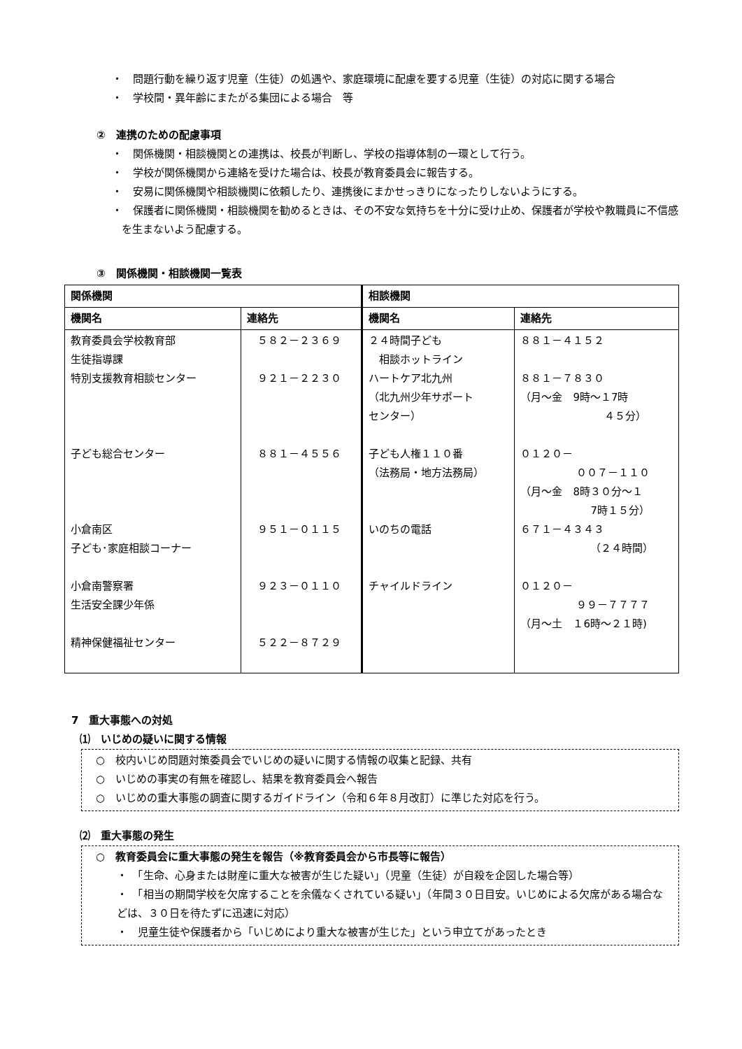・　問題行動を繰り返す児童（生徒）の処遇や、家庭環境に配慮を要する児童（生徒）の対応に関する場合
・　学校間・異年齢にまたがる集団による場合　等
②　連携のための配慮事項
・　関係機関・相談機関との連携は、校長が判断し、学校の指導体制の一環として行う。
・　学校が関係機関から連絡を受けた場合は、校長が教育委員会に報告する。
・　安易に関係機関や相談機関に依頼したり、連携後にまかせっきりになったりしないようにする。
・　保護者に関係機関・相談機関を勧めるときは、その不安な気持ちを十分に受け止め、保護者が学校や教職員に不信感を生まないよう配慮する。
③　関係機関・相談機関一覧表
| 関係機関 | | 相談機関 | |
| --- | --- | --- | --- |
| 機関名 | 連絡先 | 機関名 | 連絡先 |
| 教育委員会学校教育部 生徒指導課 特別支援教育相談センター 子ども総合センター 小倉南区 子ども･家庭相談コーナー 小倉南警察署 生活安全課少年係 精神保健福祉センター | ５８２－２３６９ ９２１－２２３０ ８８１－４５５６ ９５１－０１１５ ９２３－０１１０ ５２２－８７２９ | ２４時間子ども 相談ホットライン ハートケア北九州 （北九州少年サポート センター） 子ども人権１１０番 （法務局・地方法務局） いのちの電話 チャイルドライン | ８８１－４１５２ ８８１－７８３０ （月～金 9時～１7時 ４５分） ０１２０－ ００７－１１０ （月～金 8時３０分～１ 7時１５分） ６７１－４３４３ （２４時間） ０１２０－ ９９－７７７７ （月～土 １6時～２１時) |
7　重大事態への対処
⑴　いじめの疑いに関する情報
○　校内いじめ問題対策委員会でいじめの疑いに関する情報の収集と記録、共有
○　いじめの事実の有無を確認し、結果を教育委員会へ報告
○　いじめの重大事態の調査に関するガイドライン（令和６年８月改訂）に準じた対応を行う。
⑵　重大事態の発生
○　教育委員会に重大事態の発生を報告（※教育委員会から市長等に報告）
・　「生命、心身または財産に重大な被害が生じた疑い」（児童（生徒）が自殺を企図した場合等）
・　「相当の期間学校を欠席することを余儀なくされている疑い」（年間３０日目安。いじめによる欠席がある場合などは、３０日を待たずに迅速に対応）
・　児童生徒や保護者から「いじめにより重大な被害が生じた」という申立てがあったとき